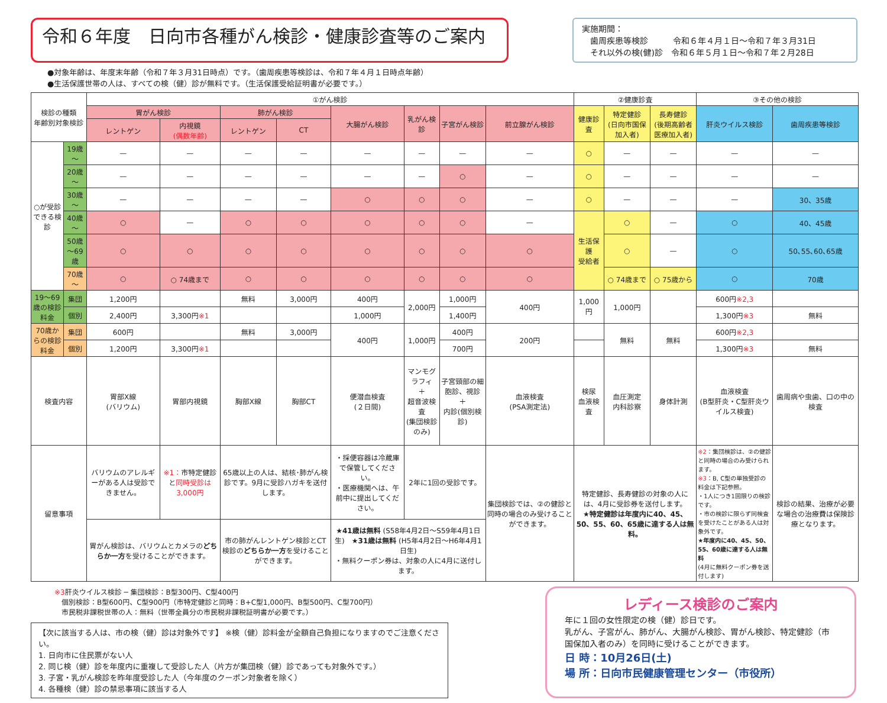令和６年度　日向市各種がん検診・健康診査等のご案内
実施期間：
　歯周疾患等検診　　　令和６年４月１日～令和７年３月31日
　それ以外の検(健)診　令和６年５月１日～令和７年２月28日
●対象年齢は、年度末年齢（令和７年３月31日時点）です。（歯周疾患等検診は、令和７年４月１日時点年齢）
●生活保護世帯の人は、すべての検（健）診が無料です。（生活保護受給証明書が必要です。）
| 検診の種類 年齢別対象検診 | | ①がん検診 | | | | | | | | ②健康診査 | | | ③その他の検診 | |
| --- | --- | --- | --- | --- | --- | --- | --- | --- | --- | --- | --- | --- | --- | --- |
| | | 胃がん検診 | | 肺がん検診 | | 大腸がん検診 | 乳がん検診 | 子宮がん検診 | 前立腺がん検診 | 健康診査 | 特定健診 (日向市国保加入者) | 長寿健診 (後期高齢者医療加入者) | 肝炎ウイルス検診 | 歯周疾患等検診 |
| | | レントゲン | 内視鏡 (偶数年齢) | レントゲン | CT | | | | | | | | | |
| ○が受診できる検診 | 19歳～ | — | — | — | — | — | — | — | — | ○ | — | — | — | — |
| | 20歳～ | — | — | — | — | — | — | ○ | — | ○ | — | — | — | — |
| | 30歳～ | — | — | — | — | ○ | ○ | ○ | — | ○ | — | — | — | 30、35歳 |
| | 40歳～ | ○ | — | ○ | ○ | ○ | ○ | ○ | — | 生活保護 受給者 | ○ | — | ○ | 40、45歳 |
| | 50歳～69歳 | ○ | ○ | ○ | ○ | ○ | ○ | ○ | ○ | | ○ | — | ○ | 50､55､60､65歳 |
| | 70歳～ | ○ | ○ 74歳まで | ○ | ○ | ○ | ○ | ○ | ○ | | ○ 74歳まで | ○ 75歳から | ○ | 70歳 |
| 19～69歳の検診料金 | 集団 | 1,200円 | | 無料 | 3,000円 | 400円 | 2,000円 | 1,000円 | 400円 | 1,000円 | 1,000円 | | 600円 ※2,3 | |
| | 個別 | 2,400円 | 3,300円 ※1 | | | 1,000円 | | 1,400円 | | | | | 1,300円 ※3 | 無料 |
| 70歳からの検診料金 | 集団 | 600円 | | 無料 | 3,000円 | 400円 | 1,000円 | 400円 | 200円 | | 無料 | 無料 | 600円 ※2,3 | |
| | 個別 | 1,200円 | 3,300円 ※1 | | | | | 700円 | | | | | 1,300円 ※3 | 無料 |
| 検査内容 | | 胃部X線 (バリウム) | 胃部内視鏡 | 胸部X線 | 胸部CT | 便潜血検査 (２日間) | マンモグラフィ ＋ 超音波検査 (集団検診のみ) | 子宮頸部の細胞診、視診 ＋ 内診(個別検診) | 血液検査 (PSA測定法) | 検尿 血液検査 | 血圧測定 内科診察 | 身体計測 | 血液検査 (B型肝炎・C型肝炎ウイルス検査) | 歯周病や虫歯、口の中の検査 |
| 留意事項 | | バリウムのアレルギーがある人は受診できません。 | ※1： 市特定健診と 同時受診は 3,000円 | 65歳以上の人は、結核･肺がん検診です。9月に受診ハガキを送付します。 | | ・採便容器は冷蔵庫で保管してください。 ・医療機関へは、午前中に提出してください。 | 2年に1回の受診です。 | | 集団検診では、②の健診と同時の場合のみ受けることができます。 | 特定健診、長寿健診の対象の人には、4月に受診券を送付します。 ★特定健診は年度内に40、45、50、55、60、65歳に達する人は無料。 | | | ※2 ：集団検診は、②の健診と同時の場合のみ受けられます。 ※3 ：B, C型の単独受診の料金は下記参照。 ・1人につき1回限りの検診です。 ・市の検診に限らず同検査を受けたことがある人は対象外です。 ★年度内に40、45、50、55、60歳に達する人は無料 (4月に無料クーポン券を送付します) | 検診の結果、治療が必要な場合の治療費は保険診療となります。 |
| | | 胃がん検診は、バリウムとカメラの どちらか一方 を受けることができます。 | | 市の肺がんレントゲン検診とCT検診の どちらか一方 を受けることができます。 | | ★41歳は無料 (S58年4月2日～S59年4月1日生) ★31歳は無料 (H5年4月2日～H6年4月1日生) ・無料クーポン券は、対象の人に4月に送付します。 | | | | | | | | |
※3肝炎ウイルス検診 ─ 集団検診：B型300円、C型400円
　個別検診：B型600円、C型900円（市特定健診と同時：B+C型1,000円、B型500円、C型700円）
　市民税非課税世帯の人：無料（世帯全員分の市民税非課税証明書が必要です。）
【次に該当する人は、市の検（健）診は対象外です】 ※検（健）診料金が全額自己負担になりますのでご注意ください。
1. 日向市に住民票がない人
2. 同じ検（健）診を年度内に重複して受診した人（片方が集団検（健）診であっても対象外です。）
3. 子宮・乳がん検診を昨年度受診した人（今年度のクーポン対象者を除く）
4. 各種検（健）診の禁忌事項に該当する人
レディース検診のご案内
年に１回の女性限定の検（健）診日です。
乳がん、子宮がん、肺がん、大腸がん検診、胃がん検診、特定健診（市国保加入者のみ）を同時に受けることができます。
日 時：10月26日(土)
場 所：日向市民健康管理センター（市役所）